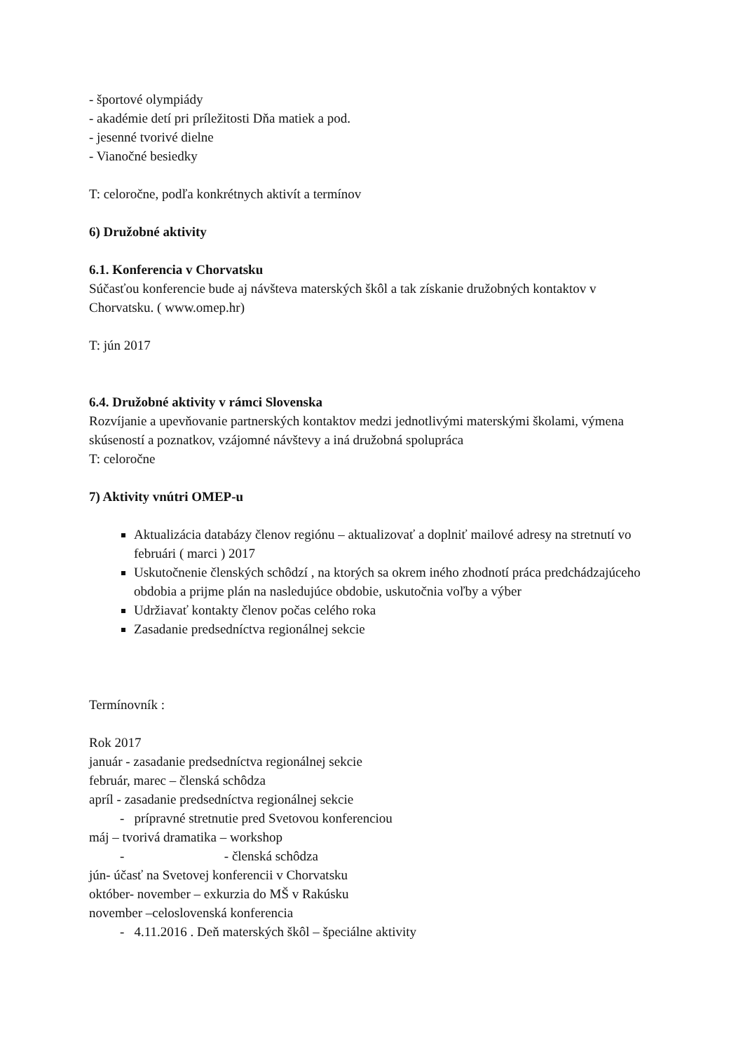- športové olympiády
- akadémie detí pri príležitosti Dňa matiek a pod.
- jesenné tvorivé dielne
- Vianočné besiedky
T: celoročne, podľa konkrétnych aktivít a termínov
6) Družobné aktivity
6.1. Konferencia v Chorvatsku
Súčasťou konferencie bude aj návšteva materských škôl a tak získanie družobných kontaktov v Chorvatsku. ( www.omep.hr)
T: jún 2017
6.4. Družobné aktivity v rámci Slovenska
Rozvíjanie a upevňovanie partnerských kontaktov medzi jednotlivými materskými školami, výmena skúseností a poznatkov, vzájomné návštevy a iná družobná spolupráca
T: celoročne
7) Aktivity vnútri OMEP-u
Aktualizácia databázy členov regiónu – aktualizovať a doplniť mailové adresy na stretnutí vo februári ( marci ) 2017
Uskutočnenie členských schôdzí , na ktorých sa okrem iného zhodnotí práca predchádzajúceho obdobia a prijme plán na nasledujúce obdobie, uskutočnia voľby a výber
Udržiavať kontakty členov počas celého roka
Zasadanie predsedníctva regionálnej sekcie
Termínovník :
Rok 2017
január - zasadanie predsedníctva regionálnej sekcie
február, marec – členská schôdza
apríl - zasadanie predsedníctva regionálnej sekcie
- prípravné stretnutie pred Svetovou konferenciou
máj – tvorivá dramatika – workshop
- - členská schôdza
jún- účasť na Svetovej konferencii v Chorvatsku
október- november – exkurzia do MŠ v Rakúsku
november –celoslovenská konferencia
- 4.11.2016 . Deň materských škôl – špeciálne aktivity